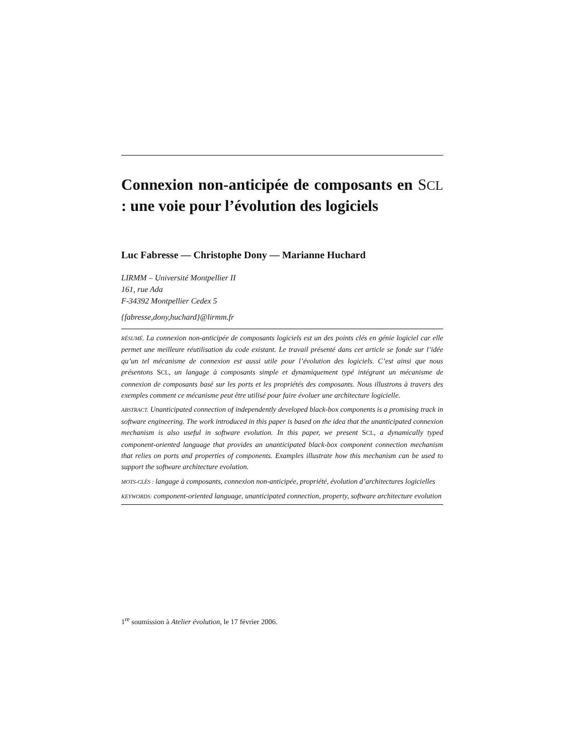Connexion non-anticipée de composants en SCL : une voie pour l’évolution des logiciels
Luc Fabresse — Christophe Dony — Marianne Huchard
LIRMM – Université Montpellier II
161, rue Ada
F-34392 Montpellier Cedex 5
{fabresse,dony,huchard}@lirmm.fr
RÉSUMÉ. La connexion non-anticipée de composants logiciels est un des points clés en génie logiciel car elle permet une meilleure réutilisation du code existant. Le travail présenté dans cet article se fonde sur l’idée qu’un tel mécanisme de connexion est aussi utile pour l’évolution des logiciels. C’est ainsi que nous présentons SCL, un langage à composants simple et dynamiquement typé intégrant un mécanisme de connexion de composants basé sur les ports et les propriétés des composants. Nous illustrons à travers des exemples comment ce mécanisme peut être utilisé pour faire évoluer une architecture logicielle.
ABSTRACT. Unanticipated connection of independently developed black-box components is a promising track in software engineering. The work introduced in this paper is based on the idea that the unanticipated connexion mechanism is also useful in software evolution. In this paper, we present SCL, a dynamically typed component-oriented language that provides an unanticipated black-box component connection mechanism that relies on ports and properties of components. Examples illustrate how this mechanism can be used to support the software architecture evolution.
MOTS-CLÉS : langage à composants, connexion non-anticipée, propriété, évolution d’architectures logicielles
KEYWORDS: component-oriented language, unanticipated connection, property, software architecture evolution
1<sup>re</sup> soumission à Atelier évolution, le 17 février 2006.